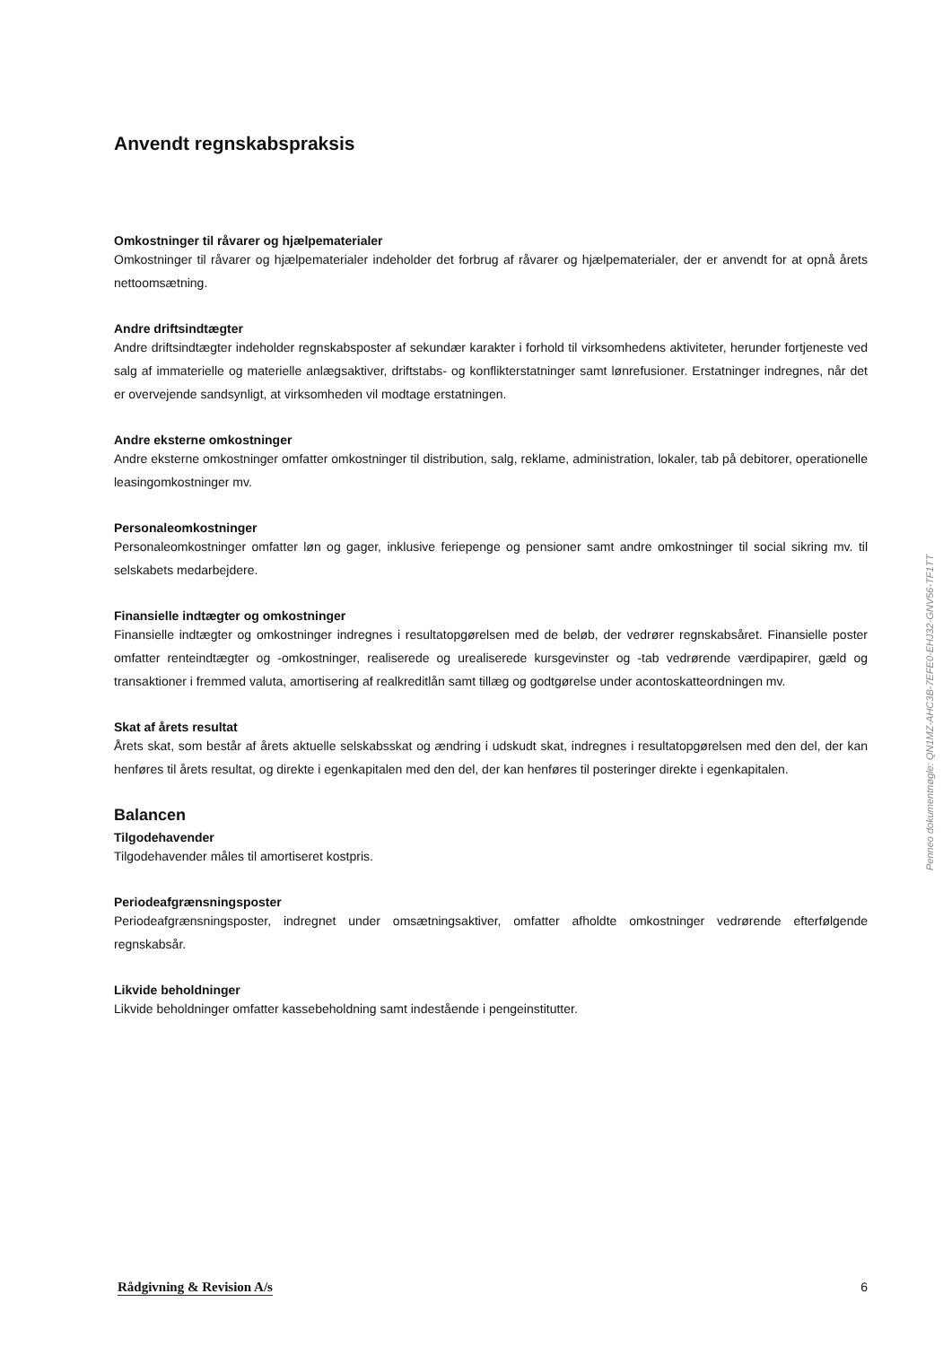Anvendt regnskabspraksis
Omkostninger til råvarer og hjælpematerialer
Omkostninger til råvarer og hjælpematerialer indeholder det forbrug af råvarer og hjælpematerialer, der er anvendt for at opnå årets nettoomsætning.
Andre driftsindtægter
Andre driftsindtægter indeholder regnskabsposter af sekundær karakter i forhold til virksomhedens aktiviteter, herunder fortjeneste ved salg af immaterielle og materielle anlægsaktiver, driftstabs- og konflikterstatninger samt lønrefusioner. Erstatninger indregnes, når det er overvejende sandsynligt, at virksomheden vil modtage erstatningen.
Andre eksterne omkostninger
Andre eksterne omkostninger omfatter omkostninger til distribution, salg, reklame, administration, lokaler, tab på debitorer, operationelle leasingomkostninger mv.
Personaleomkostninger
Personaleomkostninger omfatter løn og gager, inklusive feriepenge og pensioner samt andre omkostninger til social sikring mv. til selskabets medarbejdere.
Finansielle indtægter og omkostninger
Finansielle indtægter og omkostninger indregnes i resultatopgørelsen med de beløb, der vedrører regnskabsåret. Finansielle poster omfatter renteindtægter og -omkostninger, realiserede og urealiserede kursgevinster og -tab vedrørende værdipapirer, gæld og transaktioner i fremmed valuta, amortisering af realkreditlån samt tillæg og godtgørelse under acontoskatteordningen mv.
Skat af årets resultat
Årets skat, som består af årets aktuelle selskabsskat og ændring i udskudt skat, indregnes i resultatopgørelsen med den del, der kan henføres til årets resultat, og direkte i egenkapitalen med den del, der kan henføres til posteringer direkte i egenkapitalen.
Balancen
Tilgodehavender
Tilgodehavender måles til amortiseret kostpris.
Periodeafgrænsningsposter
Periodeafgrænsningsposter, indregnet under omsætningsaktiver, omfatter afholdte omkostninger vedrørende efterfølgende regnskabsår.
Likvide beholdninger
Likvide beholdninger omfatter kassebeholdning samt indestående i pengeinstitutter.
Rådgivning & Revision A/s 6
Penneo dokumentnøgle: QN1MZ-AHC3B-7EFE0-EHJ32-GNV56-TF1TT